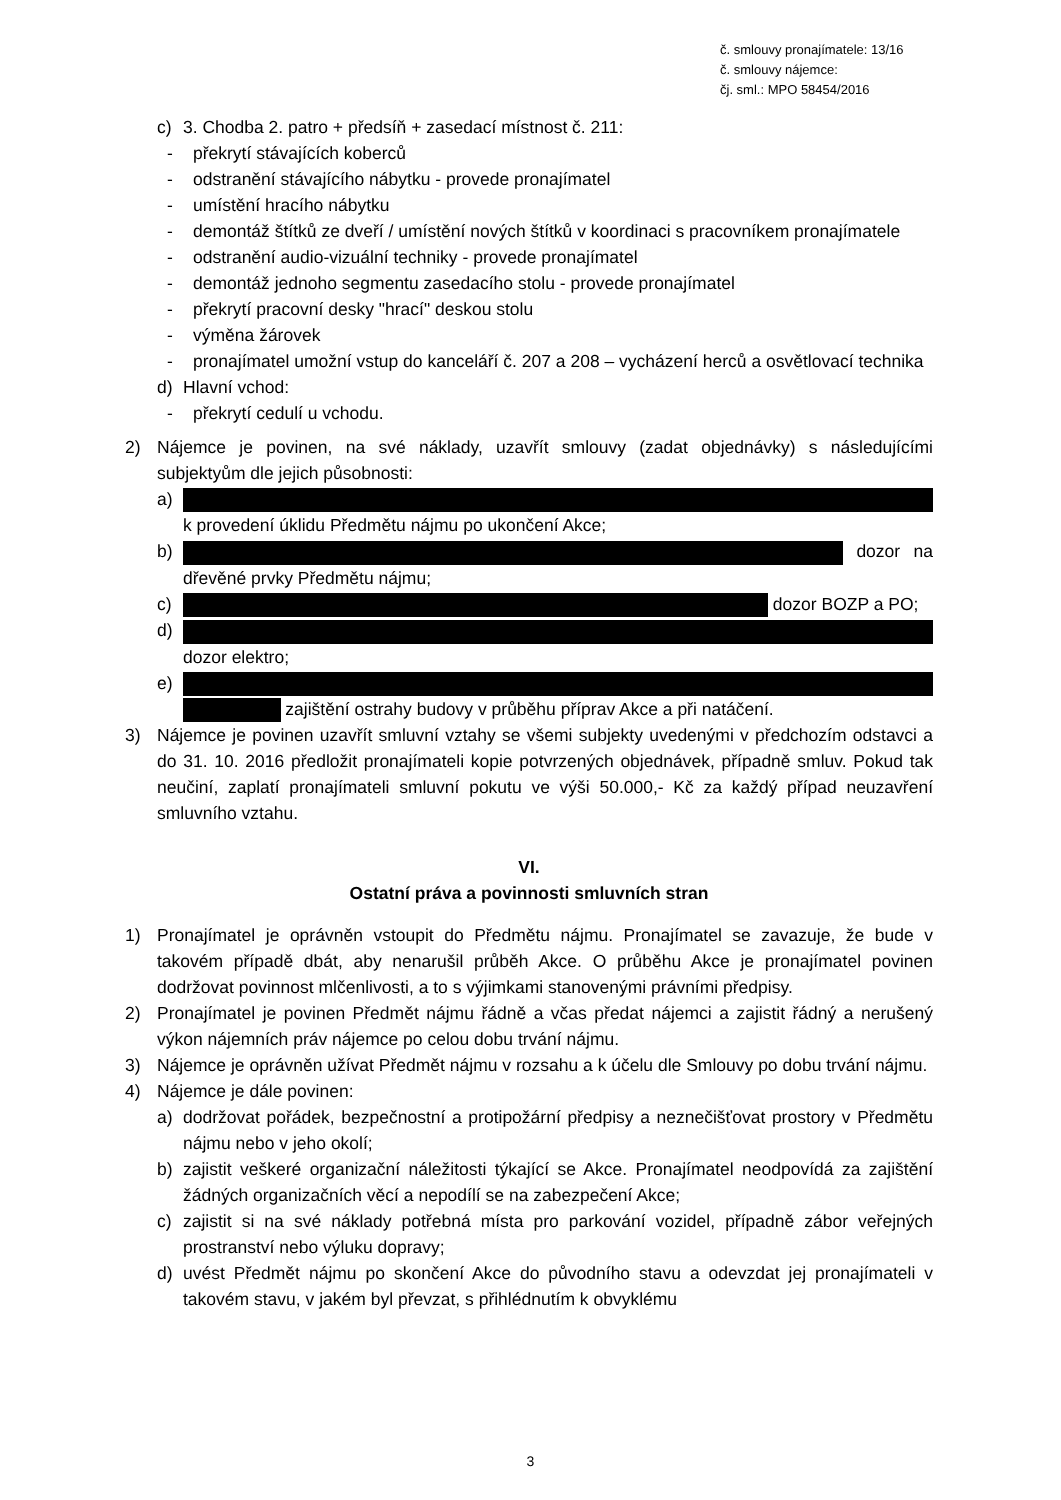č. smlouvy pronajímatele: 13/16
č. smlouvy nájemce:
čj. sml.: MPO 58454/2016
c) 3. Chodba 2. patro + předsíň + zasedací místnost č. 211:
- překrytí stávajících koberců
- odstranění stávajícího nábytku - provede pronajímatel
- umístění hracího nábytku
- demontáž štítků ze dveří / umístění nových štítků v koordinaci s pracovníkem pronajímatele
- odstranění audio-vizuální techniky - provede pronajímatel
- demontáž jednoho segmentu zasedacího stolu - provede pronajímatel
- překrytí pracovní desky "hrací" deskou stolu
- výměna žárovek
- pronajímatel umožní vstup do kanceláří č. 207 a 208 – vycházení herců a osvětlovací technika
d) Hlavní vchod:
- překrytí cedulí u vchodu.
2) Nájemce je povinen, na své náklady, uzavřít smlouvy (zadat objednávky) s následujícími subjektyům dle jejich působnosti:
a)
k provedení úklidu Předmětu nájmu po ukončení Akce;
b) dozor na dřevěné prvky Předmětu nájmu;
c) dozor BOZP a PO;
d)
dozor elektro;
e)
zajištění ostrahy budovy v průběhu příprav Akce a při natáčení.
3) Nájemce je povinen uzavřít smluvní vztahy se všemi subjekty uvedenými v předchozím odstavci a do 31. 10. 2016 předložit pronajímateli kopie potvrzených objednávek, případně smluv. Pokud tak neučiní, zaplatí pronajímateli smluvní pokutu ve výši 50.000,- Kč za každý případ neuzavření smluvního vztahu.
VI.
Ostatní práva a povinnosti smluvních stran
1) Pronajímatel je oprávněn vstoupit do Předmětu nájmu. Pronajímatel se zavazuje, že bude v takovém případě dbát, aby nenarušil průběh Akce. O průběhu Akce je pronajímatel povinen dodržovat povinnost mlčenlivosti, a to s výjimkami stanovenými právními předpisy.
2) Pronajímatel je povinen Předmět nájmu řádně a včas předat nájemci a zajistit řádný a nerušený výkon nájemních práv nájemce po celou dobu trvání nájmu.
3) Nájemce je oprávněn užívat Předmět nájmu v rozsahu a k účelu dle Smlouvy po dobu trvání nájmu.
4) Nájemce je dále povinen:
a) dodržovat pořádek, bezpečnostní a protipožární předpisy a neznečišťovat prostory v Předmětu nájmu nebo v jeho okolí;
b) zajistit veškeré organizační náležitosti týkající se Akce. Pronajímatel neodpovídá za zajištění žádných organizačních věcí a nepodílí se na zabezpečení Akce;
c) zajistit si na své náklady potřebná místa pro parkování vozidel, případně zábor veřejných prostranství nebo výluku dopravy;
d) uvést Předmět nájmu po skončení Akce do původního stavu a odevzdat jej pronajímateli v takovém stavu, v jakém byl převzat, s přihlédnutím k obvyklému
3